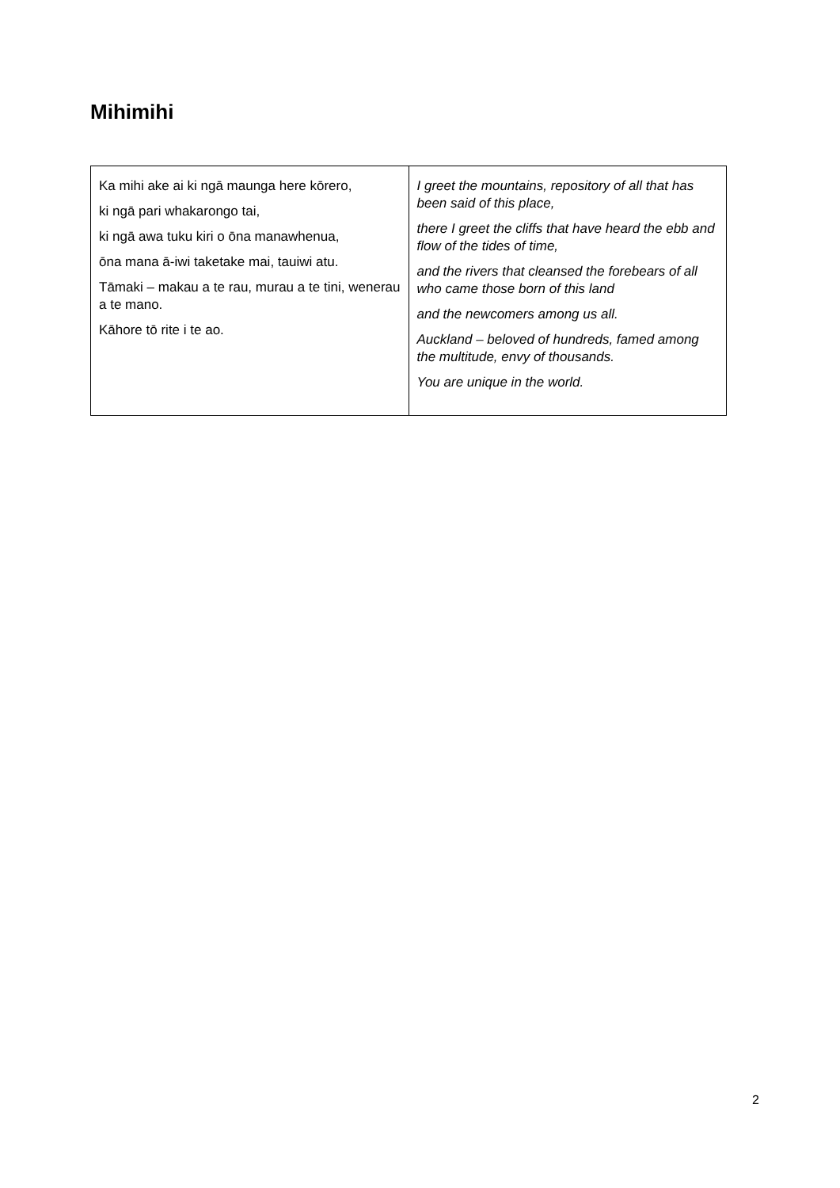Mihimihi
| Ka mihi ake ai ki ngā maunga here kōrero, ki ngā pari whakarongo tai, ki ngā awa tuku kiri o ōna manawhenua, ōna mana ā-iwi taketake mai, tauiwi atu. Tāmaki – makau a te rau, murau a te tini, wenerau a te mano. Kāhore tō rite i te ao. | I greet the mountains, repository of all that has been said of this place, there I greet the cliffs that have heard the ebb and flow of the tides of time, and the rivers that cleansed the forebears of all who came those born of this land and the newcomers among us all. Auckland – beloved of hundreds, famed among the multitude, envy of thousands. You are unique in the world. |
2